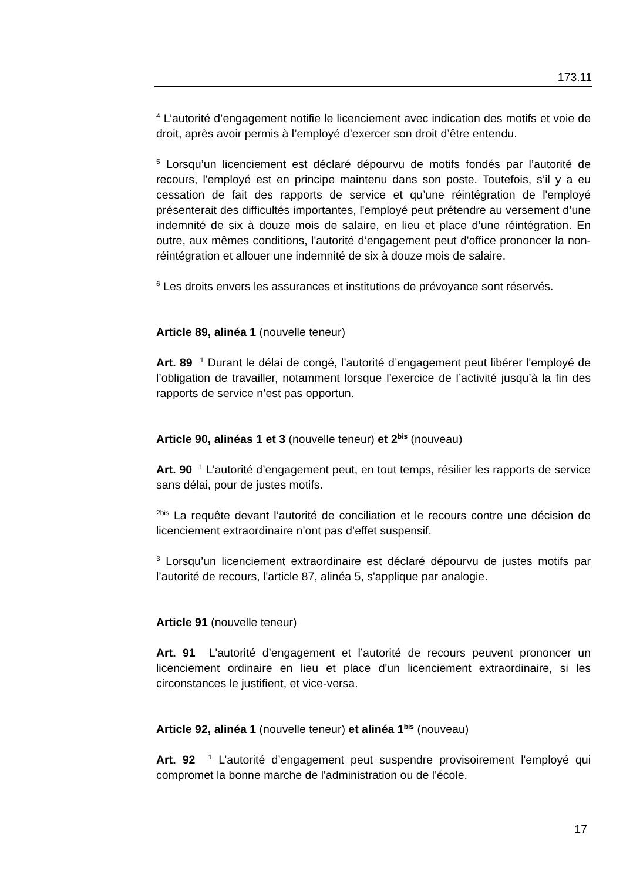173.11
<sup>4</sup> L’autorité d’engagement notifie le licenciement avec indication des motifs et voie de droit, après avoir permis à l’employé d’exercer son droit d’être entendu.
<sup>5</sup> Lorsqu’un licenciement est déclaré dépourvu de motifs fondés par l’autorité de recours, l'employé est en principe maintenu dans son poste. Toutefois, s’il y a eu cessation de fait des rapports de service et qu’une réintégration de l'employé présenterait des difficultés importantes, l'employé peut prétendre au versement d’une indemnité de six à douze mois de salaire, en lieu et place d’une réintégration. En outre, aux mêmes conditions, l'autorité d’engagement peut d'office prononcer la non-réintégration et allouer une indemnité de six à douze mois de salaire.
<sup>6</sup> Les droits envers les assurances et institutions de prévoyance sont réservés.
Article 89, alinéa 1 (nouvelle teneur)
Art. 89 <sup>1</sup> Durant le délai de congé, l’autorité d’engagement peut libérer l'employé de l’obligation de travailler, notamment lorsque l’exercice de l’activité jusqu’à la fin des rapports de service n’est pas opportun.
Article 90, alinéas 1 et 3 (nouvelle teneur) et 2<sup>bis</sup> (nouveau)
Art. 90 <sup>1</sup> L’autorité d’engagement peut, en tout temps, résilier les rapports de service sans délai, pour de justes motifs.
<sup>2bis</sup> La requête devant l’autorité de conciliation et le recours contre une décision de licenciement extraordinaire n’ont pas d’effet suspensif.
<sup>3</sup> Lorsqu’un licenciement extraordinaire est déclaré dépourvu de justes motifs par l’autorité de recours, l'article 87, alinéa 5, s'applique par analogie.
Article 91 (nouvelle teneur)
Art. 91 L'autorité d’engagement et l’autorité de recours peuvent prononcer un licenciement ordinaire en lieu et place d'un licenciement extraordinaire, si les circonstances le justifient, et vice-versa.
Article 92, alinéa 1 (nouvelle teneur) et alinéa 1<sup>bis</sup> (nouveau)
Art. 92 <sup>1</sup> L’autorité d’engagement peut suspendre provisoirement l'employé qui compromet la bonne marche de l'administration ou de l'école.
17